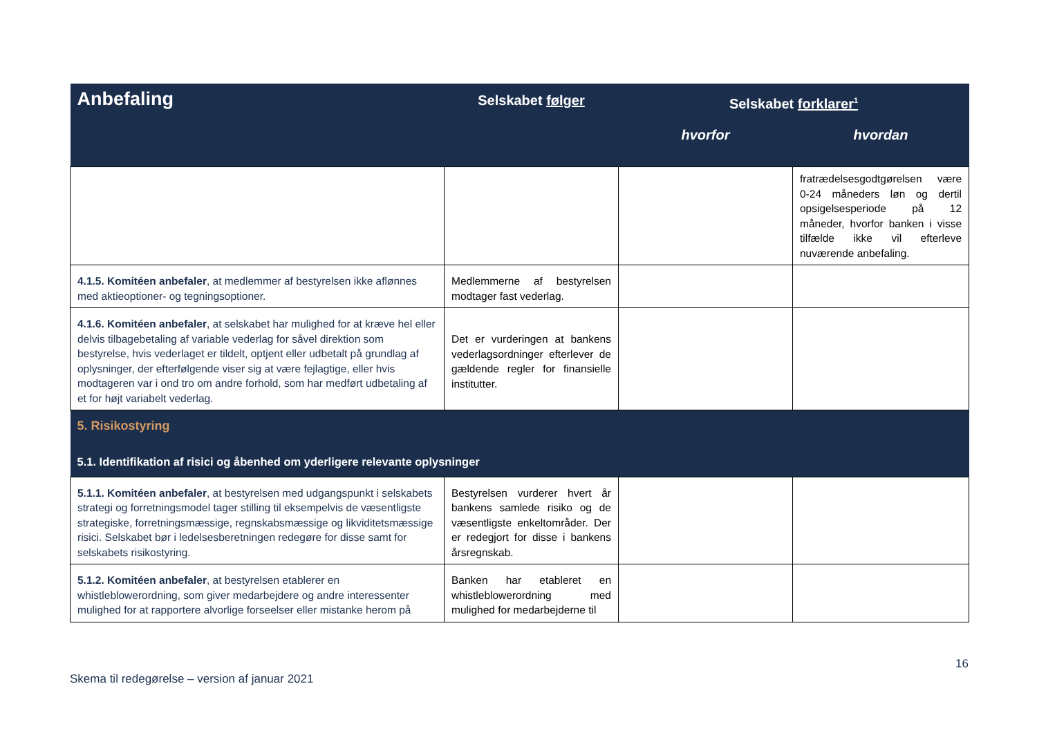| Anbefaling | Selskabet følger | Selskabet forklarer<sup>1</sup> | |
| --- | --- | --- | --- |
| | | hvorfor | hvordan |
| | | | fratrædelsesgodtgørelsen være 0-24 måneders løn og dertil opsigelsesperiode på 12 måneder, hvorfor banken i visse tilfælde ikke vil efterleve nuværende anbefaling. |
| 4.1.5. Komitéen anbefaler , at medlemmer af bestyrelsen ikke aflønnes med aktieoptioner- og tegningsoptioner. | Medlemmerne af bestyrelsen modtager fast vederlag. | | |
| 4.1.6. Komitéen anbefaler , at selskabet har mulighed for at kræve hel eller delvis tilbagebetaling af variable vederlag for såvel direktion som bestyrelse, hvis vederlaget er tildelt, optjent eller udbetalt på grundlag af oplysninger, der efterfølgende viser sig at være fejlagtige, eller hvis modtageren var i ond tro om andre forhold, som har medført udbetaling af et for højt variabelt vederlag. | Det er vurderingen at bankens vederlagsordninger efterlever de gældende regler for finansielle institutter. | | |
| 5. Risikostyring | | | |
| 5.1. Identifikation af risici og åbenhed om yderligere relevante oplysninger | | | |
| 5.1.1. Komitéen anbefaler , at bestyrelsen med udgangspunkt i selskabets strategi og forretningsmodel tager stilling til eksempelvis de væsentligste strategiske, forretningsmæssige, regnskabsmæssige og likviditetsmæssige risici. Selskabet bør i ledelsesberetningen redegøre for disse samt for selskabets risikostyring. | Bestyrelsen vurderer hvert år bankens samlede risiko og de væsentligste enkeltområder. Der er redegjort for disse i bankens årsregnskab. | | |
| 5.1.2. Komitéen anbefaler , at bestyrelsen etablerer en whistleblowerordning, som giver medarbejdere og andre interessenter mulighed for at rapportere alvorlige forseelser eller mistanke herom på | Banken har etableret en whistleblowerordning med mulighed for medarbejderne til | | |
Skema til redegørelse – version af januar 2021 16